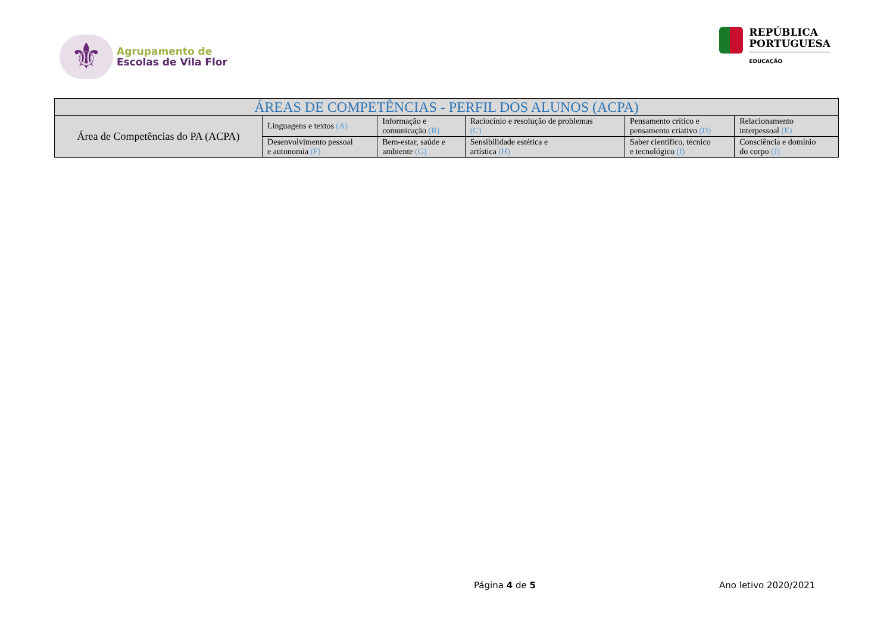⚜
Agrupamento de
Escolas de Vila Flor
REPÚBLICA
PORTUGUESA
EDUCAÇÃO
| ÁREAS DE COMPETÊNCIAS - PERFIL DOS ALUNOS (ACPA) | | | | | |
| --- | --- | --- | --- | --- | --- |
| Área de Competências do PA (ACPA) | Linguagens e textos (A) | Informação e comunicação (B) | Raciocínio e resolução de problemas (C) | Pensamento crítico e pensamento criativo (D) | Relacionamento interpessoal (E) |
| | Desenvolvimento pessoal e autonomia (F) | Bem-estar, saúde e ambiente (G) | Sensibilidade estética e artística (H) | Saber científico, técnico e tecnológico (I) | Consciência e domínio do corpo (J) |
Página 4 de 5 Ano letivo 2020/2021